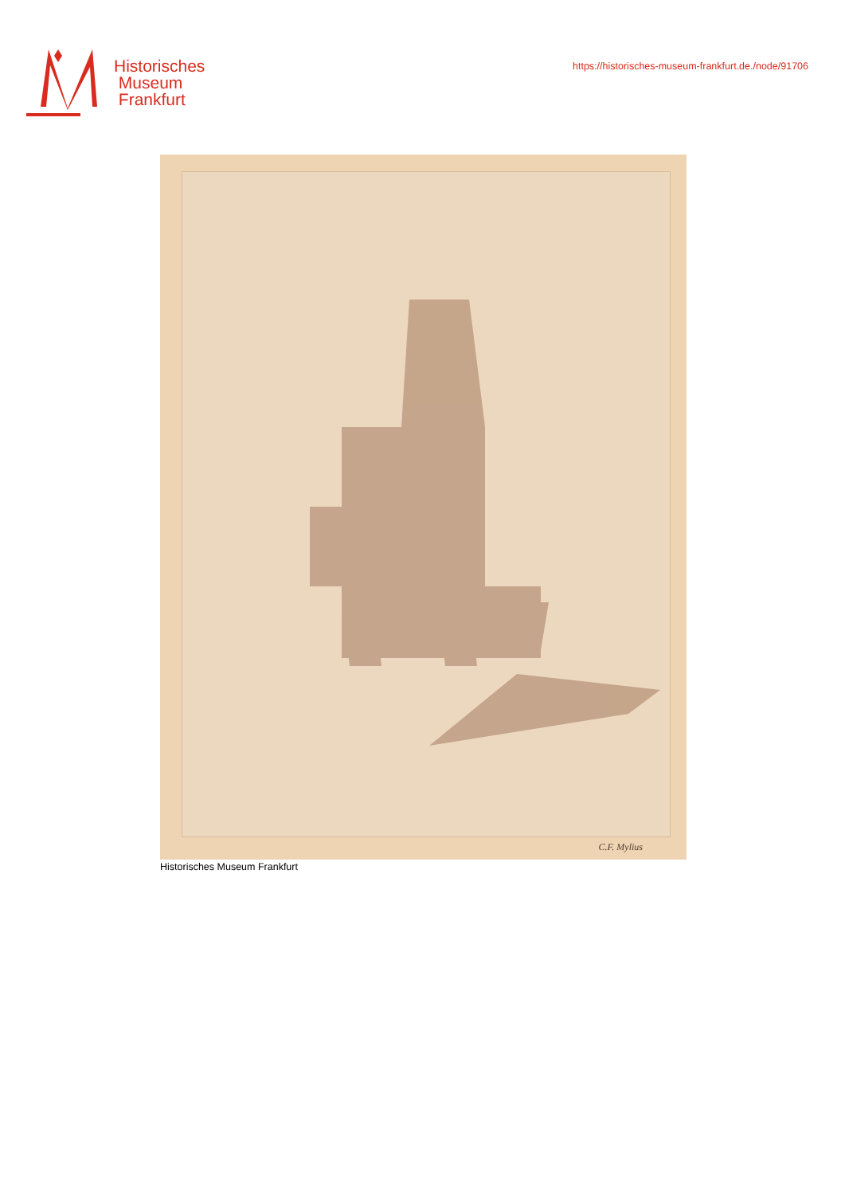Historisches
Museum
Frankfurt
https://historisches-museum-frankfurt.de./node/91706
C.F. Mylius
Historisches Museum Frankfurt